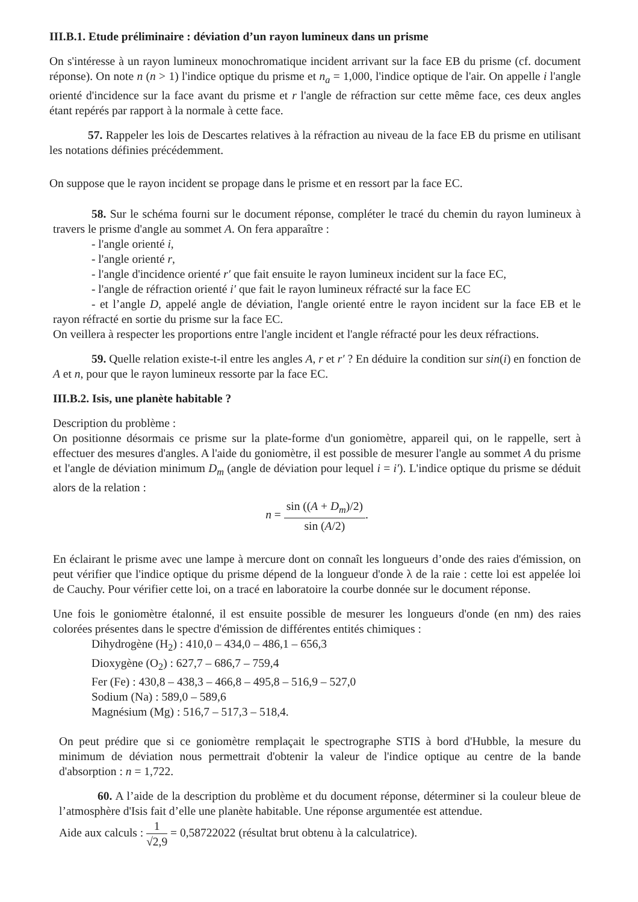III.B.1. Etude préliminaire : déviation d’un rayon lumineux dans un prisme
On s'intéresse à un rayon lumineux monochromatique incident arrivant sur la face EB du prisme (cf. document réponse). On note n (n > 1) l'indice optique du prisme et n<sub>a</sub> = 1,000, l'indice optique de l'air. On appelle i l'angle orienté d'incidence sur la face avant du prisme et r l'angle de réfraction sur cette même face, ces deux angles étant repérés par rapport à la normale à cette face.
57. Rappeler les lois de Descartes relatives à la réfraction au niveau de la face EB du prisme en utilisant les notations définies précédemment.
On suppose que le rayon incident se propage dans le prisme et en ressort par la face EC.
58. Sur le schéma fourni sur le document réponse, compléter le tracé du chemin du rayon lumineux à travers le prisme d'angle au sommet A. On fera apparaître :
- l'angle orienté i,
- l'angle orienté r,
- l'angle d'incidence orienté r′ que fait ensuite le rayon lumineux incident sur la face EC,
- l'angle de réfraction orienté i′ que fait le rayon lumineux réfracté sur la face EC
- et l’angle D, appelé angle de déviation, l'angle orienté entre le rayon incident sur la face EB et le rayon réfracté en sortie du prisme sur la face EC.
On veillera à respecter les proportions entre l'angle incident et l'angle réfracté pour les deux réfractions.
59. Quelle relation existe-t-il entre les angles A, r et r′ ? En déduire la condition sur sin(i) en fonction de A et n, pour que le rayon lumineux ressorte par la face EC.
III.B.2. Isis, une planète habitable ?
Description du problème :
On positionne désormais ce prisme sur la plate-forme d'un goniomètre, appareil qui, on le rappelle, sert à effectuer des mesures d'angles. A l'aide du goniomètre, il est possible de mesurer l'angle au sommet A du prisme et l'angle de déviation minimum D<sub>m</sub> (angle de déviation pour lequel i = i′). L'indice optique du prisme se déduit alors de la relation :
n = sin ((A + D<sub>m</sub>)/2) sin (A/2).
En éclairant le prisme avec une lampe à mercure dont on connaît les longueurs d’onde des raies d'émission, on peut vérifier que l'indice optique du prisme dépend de la longueur d'onde λ de la raie : cette loi est appelée loi de Cauchy. Pour vérifier cette loi, on a tracé en laboratoire la courbe donnée sur le document réponse.
Une fois le goniomètre étalonné, il est ensuite possible de mesurer les longueurs d'onde (en nm) des raies colorées présentes dans le spectre d'émission de différentes entités chimiques :
Dihydrogène (H<sub>2</sub>) : 410,0 – 434,0 – 486,1 – 656,3
Dioxygène (O<sub>2</sub>) : 627,7 – 686,7 – 759,4
Fer (Fe) : 430,8 – 438,3 – 466,8 – 495,8 – 516,9 – 527,0
Sodium (Na) : 589,0 – 589,6
Magnésium (Mg) : 516,7 – 517,3 – 518,4.
On peut prédire que si ce goniomètre remplaçait le spectrographe STIS à bord d'Hubble, la mesure du minimum de déviation nous permettrait d'obtenir la valeur de l'indice optique au centre de la bande d'absorption : n = 1,722.
60. A l’aide de la description du problème et du document réponse, déterminer si la couleur bleue de l’atmosphère d'Isis fait d’elle une planète habitable. Une réponse argumentée est attendue.
Aide aux calculs : 1 √2,9 = 0,58722022 (résultat brut obtenu à la calculatrice).